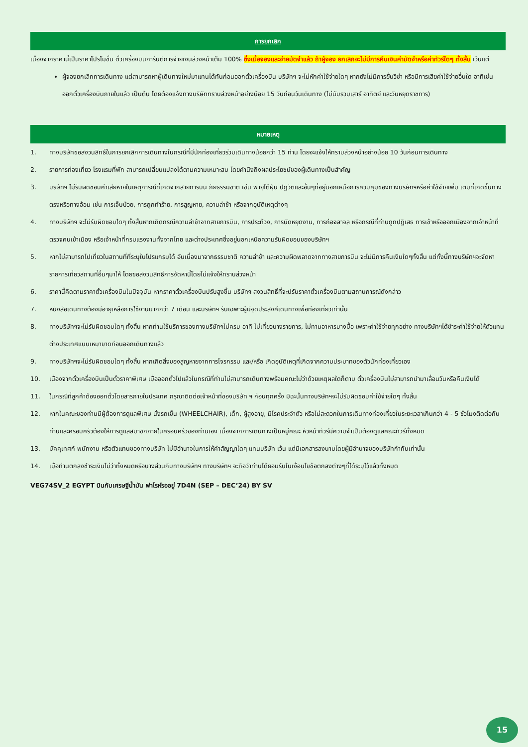การยกเลิก
เนื่องจากราคานี้เป็นราคาโปรโมชั่น ตั๋วเครื่องบินการันตีการจ่ายเงินล่วงหน้าเต็ม 100% ซึ่งเมื่อจองและจ่ายมัดจำแล้ว ถ้าผู้จอง ยกเลิกจะไม่มีการคืนเงินค่ามัดจำหรือค่าทัวร์ใดๆ ทั้งสิ้น เว้นแต่
ผู้จองยกเลิกการเดินทาง แต่สามารถหาผู้เดินทางใหม่มาแทนได้ทันก่อนออกตั๋วเครื่องบิน บริษัทฯ จะไม่หักค่าใช้จ่ายใดๆ หากยังไม่มีการยื่นวีซ่า หรือมีการเสียค่าใช้จ่ายอื่นใด อาทิเช่น ออกตั๋วเครื่องบินภายในแล้ว เป็นต้น โดยต้องแจ้งทางบริษัททราบล่วงหน้าอย่างน้อย 15 วันก่อนวันเดินทาง (ไม่นับรวมเสาร์ อาทิตย์ และวันหยุดราชการ)
หมายเหตุ
1. ทางบริษัทขอสงวนสิทธิ์ในการยกเลิกการเดินทางในกรณีที่มีนักท่องเที่ยวร่วมเดินทางน้อยกว่า 15 ท่าน โดยจะแจ้งให้ทราบล่วงหน้าอย่างน้อย 10 วันก่อนการเดินทาง
2. รายการท่องเที่ยว โรงแรมที่พัก สามารถเปลี่ยนแปลงได้ตามความเหมาะสม โดยคำนึงถึงผลประโยชน์ของผู้เดินทางเป็นสำคัญ
3. บริษัทฯ ไม่รับผิดชอบค่าเสียหายในเหตุการณ์ที่เกิดจากสายการบิน ภัยธรรมชาติ เช่น พายุไต้ฝุ่น ปฏิวัติและอื่นๆที่อยู่นอกเหนือการควบคุมของทางบริษัทฯหรือค่าใช้จ่ายเพิ่ม เติมที่เกิดขึ้นทางตรงหรือทางอ้อม เช่น การเจ็บป่วย, การถูกทำร้าย, การสูญหาย, ความล่าช้า หรือจากอุบัติเหตุต่างๆ
4. ทางบริษัทฯ จะไม่รับผิดชอบใดๆ ทั้งสิ้นหากเกิดกรณีความล่าช้าจากสายการบิน, การประท้วง, การนัดหยุดงาน, การก่อจลาจล หรือกรณีที่ท่านถูกปฏิเสธ การเข้าหรือออกเมืองจากเจ้าหน้าที่ตรวจคนเข้าเมือง หรือเจ้าหน้าที่กรมแรงงานทั้งจากไทย และต่างประเทศซึ่งอยู่นอกเหนือความรับผิดชอบของบริษัทฯ
5. หากไม่สามารถไปเที่ยวในสถานที่ที่ระบุในโปรแกรมได้ อันเนื่องมาจากธรรมชาติ ความล่าช้า และความผิดพลาดจากทางสายการบิน จะไม่มีการคืนเงินใดๆทั้งสิ้น แต่ทั้งนี้ทางบริษัทฯจะจัดหารายการเที่ยวสถานที่อื่นๆมาให้ โดยขอสงวนสิทธิ์การจัดหานี้โดยไม่แจ้งให้ทราบล่วงหน้า
6. ราคานี้คิดตามราคาตั๋วเครื่องบินในปัจจุบัน หากราคาตั๋วเครื่องบินปรับสูงขึ้น บริษัทฯ สงวนสิทธิ์ที่จะปรับราคาตั๋วเครื่องบินตามสถานการณ์ดังกล่าว
7. หนังสือเดินทางต้องมีอายุเหลือการใช้งานมากกว่า 7 เดือน และบริษัทฯ รับเฉพาะผู้มีจุดประสงค์เดินทางเพื่อท่องเที่ยวเท่านั้น
8. ทางบริษัทฯจะไม่รับผิดชอบใดๆ ทั้งสิ้น หากท่านใช้บริการของทางบริษัทฯไม่ครบ อาทิ ไม่เที่ยวบางรายการ, ไม่ทานอาหารบางมื้อ เพราะค่าใช้จ่ายทุกอย่าง ทางบริษัทฯได้ชำระค่าใช้จ่ายให้ตัวแทนต่างประเทศแบบเหมาขาดก่อนออกเดินทางแล้ว
9. ทางบริษัทฯจะไม่รับผิดชอบใดๆ ทั้งสิ้น หากเกิดสิ่งของสูญหายจากการโจรกรรม และ/หรือ เกิดอุบัติเหตุที่เกิดจากความประมาทของตัวนักท่องเที่ยวเอง
10. เนื่องจากตั๋วเครื่องบินเป็นตั๋วราคาพิเศษ เมื่อออกตั๋วไปแล้วในกรณีที่ท่านไม่สามารถเดินทางพร้อมคณะไม่ว่าด้วยเหตุผลใดก็ตาม ตั๋วเครื่องบินไม่สามารถนำมาเลื่อนวันหรือคืนเงินได้
11. ในกรณีที่ลูกค้าต้องออกตั๋วโดยสารภายในประเทศ กรุณาติดต่อเจ้าหน้าที่ของบริษัท ฯ ก่อนทุกครั้ง มิฉะนั้นทางบริษัทฯจะไม่รับผิดชอบค่าใช้จ่ายใดๆ ทั้งสิ้น
12. หากในคณะของท่านมีผู้ต้องการดูแลพิเศษ นั่งรถเข็น (WHEELCHAIR), เด็ก, ผู้สูงอายุ, มีโรคประจำตัว หรือไม่สะดวกในการเดินทางท่องเที่ยวในระยะเวลาเกินกว่า 4 - 5 ชั่วโมงติดต่อกัน ท่านและครอบครัวต้องให้การดูแลสมาชิกภายในครอบครัวของท่านเอง เนื่องจากการเดินทางเป็นหมู่คณะ หัวหน้าทัวร์มีความจำเป็นต้องดูแลคณะทัวร์ทั้งหมด
13. มัคคุเทศก์ พนักงาน หรือตัวแทนของทางบริษัท ไม่มีอำนาจในการให้คำสัญญาใดๆ แทนบริษัท เว้น แต่มีเอกสารลงนามโดยผู้มีอำนาจของบริษัทกำกับเท่านั้น
14. เมื่อท่านตกลงชำระเงินไม่ว่าทั้งหมดหรือบางส่วนกับทางบริษัทฯ ทางบริษัทฯ จะถือว่าท่านได้ยอมรับในเงื่อนไขข้อตกลงต่างๆที่ได้ระบุไว้แล้วทั้งหมด
VEG74SV_2 EGYPT บินกับเศรษฐีน้ำมัน ฟาโรห์รออยู่ 7D4N (SEP – DEC’24) BY SV
15